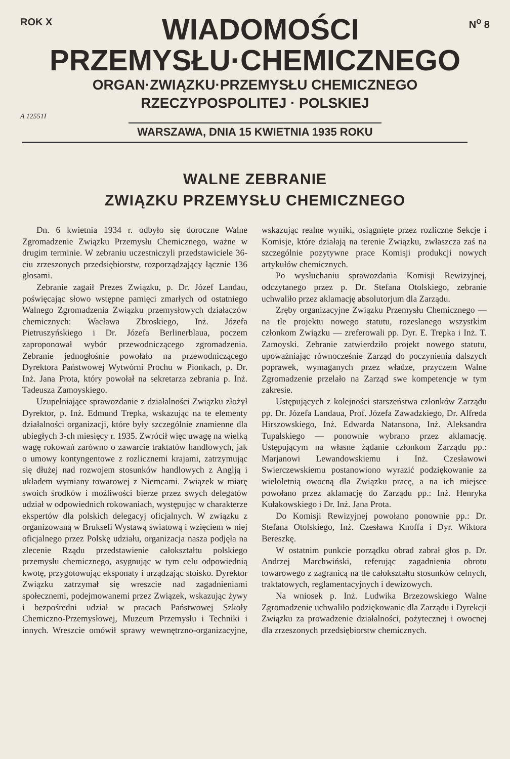ROK X
WIADOMOŚCI
N<sup>o</sup> 8
PRZEMYSŁU·CHEMICZNEGO
ORGAN·ZWIĄZKU·PRZEMYSŁU CHEMICZNEGO
RZECZYPOSPOLITEJ · POLSKIEJ
A 12551I
WARSZAWA, DNIA 15 KWIETNIA 1935 ROKU
WALNE ZEBRANIE
ZWIĄZKU PRZEMYSŁU CHEMICZNEGO
Dn. 6 kwietnia 1934 r. odbyło się doroczne Walne Zgromadzenie Związku Przemysłu Chemicznego, ważne w drugim terminie. W zebraniu uczestniczyli przedstawiciele 36-ciu zrzeszonych przedsiębiorstw, rozporządzający łącznie 136 głosami.
Zebranie zagaił Prezes Związku, p. Dr. Józef Landau, poświęcając słowo wstępne pamięci zmarłych od ostatniego Walnego Zgromadzenia Związku przemysłowych działaczów chemicznych: Wacława Zbroskiego, Inż. Józefa Pietruszyńskiego i Dr. Józefa Berlinerblaua, poczem zaproponował wybór przewodniczącego zgromadzenia. Zebranie jednogłośnie powołało na przewodniczącego Dyrektora Państwowej Wytwórni Prochu w Pionkach, p. Dr. Inż. Jana Prota, który powołał na sekretarza zebrania p. Inż. Tadeusza Zamoyskiego.
Uzupełniające sprawozdanie z działalności Związku złożył Dyrektor, p. Inż. Edmund Trepka, wskazując na te elementy działalności organizacji, które były szczególnie znamienne dla ubiegłych 3-ch miesięcy r. 1935. Zwrócił więc uwagę na wielką wagę rokowań zarówno o zawarcie traktatów handlowych, jak o umowy kontyngentowe z rozlicznemi krajami, zatrzymując się dłużej nad rozwojem stosunków handlowych z Anglją i układem wymiany towarowej z Niemcami. Związek w miarę swoich środków i możliwości bierze przez swych delegatów udział w odpowiednich rokowaniach, występując w charakterze ekspertów dla polskich delegacyj oficjalnych. W związku z organizowaną w Brukseli Wystawą światową i wzięciem w niej oficjalnego przez Polskę udziału, organizacja nasza podjęła na zlecenie Rządu przedstawienie całokształtu polskiego przemysłu chemicznego, asygnując w tym celu odpowiednią kwotę, przygotowując eksponaty i urządzając stoisko. Dyrektor Związku zatrzymał się wreszcie nad zagadnieniami społecznemi, podejmowanemi przez Związek, wskazując żywy i bezpośredni udział w pracach Państwowej Szkoły Chemiczno-Przemysłowej, Muzeum Przemysłu i Techniki i innych. Wreszcie omówił sprawy wewnętrzno-organizacyjne, wskazując realne wyniki, osiągnięte przez rozliczne Sekcje i Komisje, które działają na terenie Związku, zwłaszcza zaś na szczególnie pozytywne prace Komisji produkcji nowych artykułów chemicznych.
Po wysłuchaniu sprawozdania Komisji Rewizyjnej, odczytanego przez p. Dr. Stefana Otolskiego, zebranie uchwaliło przez aklamację absolutorjum dla Zarządu.
Zręby organizacyjne Związku Przemysłu Chemicznego — na tle projektu nowego statutu, rozesłanego wszystkim członkom Związku — zreferowali pp. Dyr. E. Trepka i Inż. T. Zamoyski. Zebranie zatwierdziło projekt nowego statutu, upoważniając równocześnie Zarząd do poczynienia dalszych poprawek, wymaganych przez władze, przyczem Walne Zgromadzenie przelało na Zarząd swe kompetencje w tym zakresie.
Ustępujących z kolejności starszeństwa członków Zarządu pp. Dr. Józefa Landaua, Prof. Józefa Zawadzkiego, Dr. Alfreda Hirszowskiego, Inż. Edwarda Natansona, Inż. Aleksandra Tupalskiego — ponownie wybrano przez aklamację. Ustępującym na własne żądanie członkom Zarządu pp.: Marjanowi Lewandowskiemu i Inż. Czesławowi Swierczewskiemu postanowiono wyrazić podziękowanie za wieloletnią owocną dla Związku pracę, a na ich miejsce powołano przez aklamację do Zarządu pp.: Inż. Henryka Kułakowskiego i Dr. Inż. Jana Prota.
Do Komisji Rewizyjnej powołano ponownie pp.: Dr. Stefana Otolskiego, Inż. Czesława Knoffa i Dyr. Wiktora Bereszkę.
W ostatnim punkcie porządku obrad zabrał głos p. Dr. Andrzej Marchwiński, referując zagadnienia obrotu towarowego z zagranicą na tle całokształtu stosunków celnych, traktatowych, reglamentacyjnych i dewizowych.
Na wniosek p. Inż. Ludwika Brzezowskiego Walne Zgromadzenie uchwaliło podziękowanie dla Zarządu i Dyrekcji Związku za prowadzenie działalności, pożytecznej i owocnej dla zrzeszonych przedsiębiorstw chemicznych.